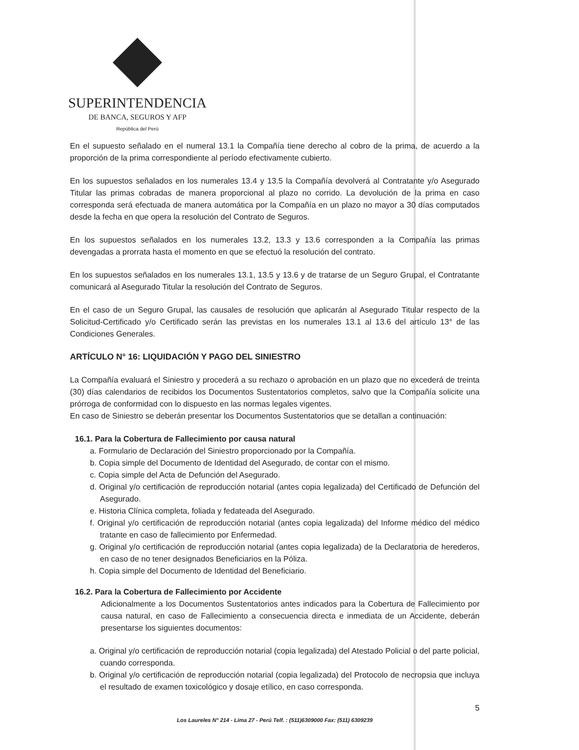SUPERINTENDENCIA
DE BANCA, SEGUROS Y AFP
República del Perú
En el supuesto señalado en el numeral 13.1 la Compañía tiene derecho al cobro de la prima, de acuerdo a la proporción de la prima correspondiente al período efectivamente cubierto.
En los supuestos señalados en los numerales 13.4 y 13.5 la Compañía devolverá al Contratante y/o Asegurado Titular las primas cobradas de manera proporcional al plazo no corrido. La devolución de la prima en caso corresponda será efectuada de manera automática por la Compañía en un plazo no mayor a 30 días computados desde la fecha en que opera la resolución del Contrato de Seguros.
En los supuestos señalados en los numerales 13.2, 13.3 y 13.6 corresponden a la Compañía las primas devengadas a prorrata hasta el momento en que se efectuó la resolución del contrato.
En los supuestos señalados en los numerales 13.1, 13.5 y 13.6 y de tratarse de un Seguro Grupal, el Contratante comunicará al Asegurado Titular la resolución del Contrato de Seguros.
En el caso de un Seguro Grupal, las causales de resolución que aplicarán al Asegurado Titular respecto de la Solicitud-Certificado y/o Certificado serán las previstas en los numerales 13.1 al 13.6 del artículo 13° de las Condiciones Generales.
ARTÍCULO N° 16: LIQUIDACIÓN Y PAGO DEL SINIESTRO
La Compañía evaluará el Siniestro y procederá a su rechazo o aprobación en un plazo que no excederá de treinta (30) días calendarios de recibidos los Documentos Sustentatorios completos, salvo que la Compañía solicite una prórroga de conformidad con lo dispuesto en las normas legales vigentes.
En caso de Siniestro se deberán presentar los Documentos Sustentatorios que se detallan a continuación:
16.1. Para la Cobertura de Fallecimiento por causa natural
a. Formulario de Declaración del Siniestro proporcionado por la Compañía.
b. Copia simple del Documento de Identidad del Asegurado, de contar con el mismo.
c. Copia simple del Acta de Defunción del Asegurado.
d. Original y/o certificación de reproducción notarial (antes copia legalizada) del Certificado de Defunción del Asegurado.
e. Historia Clínica completa, foliada y fedateada del Asegurado.
f. Original y/o certificación de reproducción notarial (antes copia legalizada) del Informe médico del médico tratante en caso de fallecimiento por Enfermedad.
g. Original y/o certificación de reproducción notarial (antes copia legalizada) de la Declaratoria de herederos, en caso de no tener designados Beneficiarios en la Póliza.
h. Copia simple del Documento de Identidad del Beneficiario.
16.2. Para la Cobertura de Fallecimiento por Accidente
Adicionalmente a los Documentos Sustentatorios antes indicados para la Cobertura de Fallecimiento por causa natural, en caso de Fallecimiento a consecuencia directa e inmediata de un Accidente, deberán presentarse los siguientes documentos:
a. Original y/o certificación de reproducción notarial (copia legalizada) del Atestado Policial o del parte policial, cuando corresponda.
b. Original y/o certificación de reproducción notarial (copia legalizada) del Protocolo de necropsia que incluya el resultado de examen toxicológico y dosaje etílico, en caso corresponda.
5
Los Laureles N° 214 - Lima 27 - Perú Telf. : (511)6309000 Fax: (511) 6309239